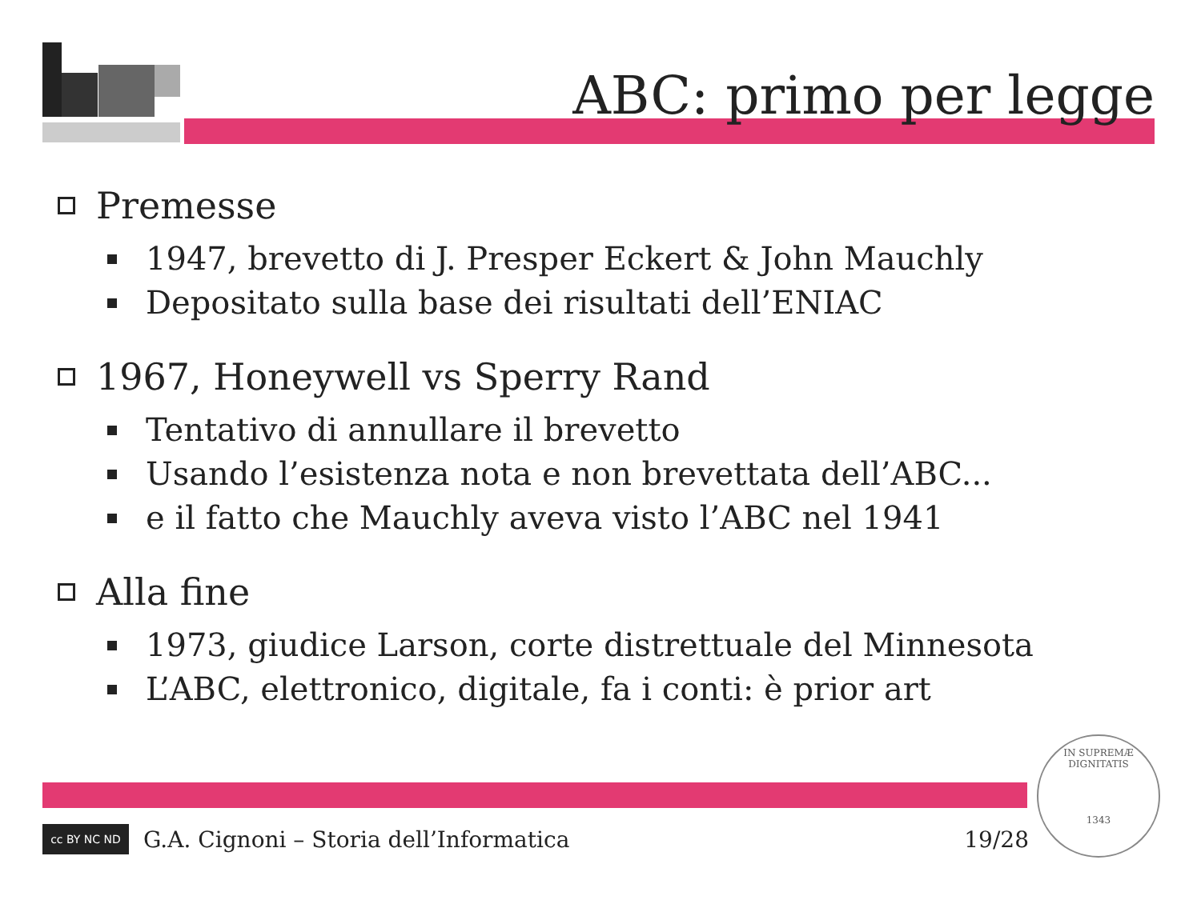ABC: primo per legge
Premesse
1947, brevetto di J. Presper Eckert & John Mauchly
Depositato sulla base dei risultati dell’ENIAC
1967, Honeywell vs Sperry Rand
Tentativo di annullare il brevetto
Usando l’esistenza nota e non brevettata dell’ABC...
e il fatto che Mauchly aveva visto l’ABC nel 1941
Alla fine
1973, giudice Larson, corte distrettuale del Minnesota
L’ABC, elettronico, digitale, fa i conti: è prior art
cc BY NC ND
G.A. Cignoni – Storia dell’Informatica 19/28
IN SUPREMÆ DIGNITATIS
1343